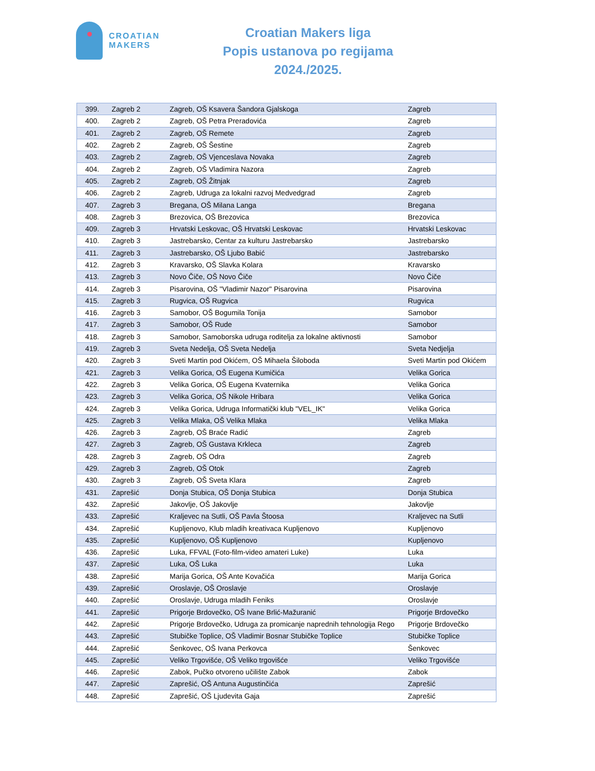CROATIAN
MAKERS
Croatian Makers liga
Popis ustanova po regijama
2024./2025.
| 399. | Zagreb 2 | Zagreb, OŠ Ksavera Šandora Gjalskoga | Zagreb |
| 400. | Zagreb 2 | Zagreb, OŠ Petra Preradovića | Zagreb |
| 401. | Zagreb 2 | Zagreb, OŠ Remete | Zagreb |
| 402. | Zagreb 2 | Zagreb, OŠ Šestine | Zagreb |
| 403. | Zagreb 2 | Zagreb, OŠ Vjenceslava Novaka | Zagreb |
| 404. | Zagreb 2 | Zagreb, OŠ Vladimira Nazora | Zagreb |
| 405. | Zagreb 2 | Zagreb, OŠ Žitnjak | Zagreb |
| 406. | Zagreb 2 | Zagreb, Udruga za lokalni razvoj Medvedgrad | Zagreb |
| 407. | Zagreb 3 | Bregana, OŠ Milana Langa | Bregana |
| 408. | Zagreb 3 | Brezovica, OŠ Brezovica | Brezovica |
| 409. | Zagreb 3 | Hrvatski Leskovac, OŠ Hrvatski Leskovac | Hrvatski Leskovac |
| 410. | Zagreb 3 | Jastrebarsko, Centar za kulturu Jastrebarsko | Jastrebarsko |
| 411. | Zagreb 3 | Jastrebarsko, OŠ Ljubo Babić | Jastrebarsko |
| 412. | Zagreb 3 | Kravarsko, OŠ Slavka Kolara | Kravarsko |
| 413. | Zagreb 3 | Novo Čiče, OŠ Novo Čiče | Novo Čiče |
| 414. | Zagreb 3 | Pisarovina, OŠ "Vladimir Nazor" Pisarovina | Pisarovina |
| 415. | Zagreb 3 | Rugvica, OŠ Rugvica | Rugvica |
| 416. | Zagreb 3 | Samobor, OŠ Bogumila Tonija | Samobor |
| 417. | Zagreb 3 | Samobor, OŠ Rude | Samobor |
| 418. | Zagreb 3 | Samobor, Samoborska udruga roditelja za lokalne aktivnosti | Samobor |
| 419. | Zagreb 3 | Sveta Nedelja, OŠ Sveta Nedelja | Sveta Nedjelja |
| 420. | Zagreb 3 | Sveti Martin pod Okićem, OŠ Mihaela Šiloboda | Sveti Martin pod Okićem |
| 421. | Zagreb 3 | Velika Gorica, OŠ Eugena Kumičića | Velika Gorica |
| 422. | Zagreb 3 | Velika Gorica, OŠ Eugena Kvaternika | Velika Gorica |
| 423. | Zagreb 3 | Velika Gorica, OŠ Nikole Hribara | Velika Gorica |
| 424. | Zagreb 3 | Velika Gorica, Udruga Informatički klub "VEL_IK" | Velika Gorica |
| 425. | Zagreb 3 | Velika Mlaka, OŠ Velika Mlaka | Velika Mlaka |
| 426. | Zagreb 3 | Zagreb, OŠ Braće Radić | Zagreb |
| 427. | Zagreb 3 | Zagreb, OŠ Gustava Krkleca | Zagreb |
| 428. | Zagreb 3 | Zagreb, OŠ Odra | Zagreb |
| 429. | Zagreb 3 | Zagreb, OŠ Otok | Zagreb |
| 430. | Zagreb 3 | Zagreb, OŠ Sveta Klara | Zagreb |
| 431. | Zaprešić | Donja Stubica, OŠ Donja Stubica | Donja Stubica |
| 432. | Zaprešić | Jakovlje, OŠ Jakovlje | Jakovlje |
| 433. | Zaprešić | Kraljevec na Sutli, OŠ Pavla Štoosa | Kraljevec na Sutli |
| 434. | Zaprešić | Kupljenovo, Klub mladih kreativaca Kupljenovo | Kupljenovo |
| 435. | Zaprešić | Kupljenovo, OŠ Kupljenovo | Kupljenovo |
| 436. | Zaprešić | Luka, FFVAL (Foto-film-video amateri Luke) | Luka |
| 437. | Zaprešić | Luka, OŠ Luka | Luka |
| 438. | Zaprešić | Marija Gorica, OŠ Ante Kovačića | Marija Gorica |
| 439. | Zaprešić | Oroslavje, OŠ Oroslavje | Oroslavje |
| 440. | Zaprešić | Oroslavje, Udruga mladih Feniks | Oroslavje |
| 441. | Zaprešić | Prigorje Brdovečko, OŠ Ivane Brlić-Mažuranić | Prigorje Brdovečko |
| 442. | Zaprešić | Prigorje Brdovečko, Udruga za promicanje naprednih tehnologija Rego | Prigorje Brdovečko |
| 443. | Zaprešić | Stubičke Toplice, OŠ Vladimir Bosnar Stubičke Toplice | Stubičke Toplice |
| 444. | Zaprešić | Šenkovec, OŠ Ivana Perkovca | Šenkovec |
| 445. | Zaprešić | Veliko Trgovišće, OŠ Veliko trgovišće | Veliko Trgovišće |
| 446. | Zaprešić | Zabok, Pučko otvoreno učilište Zabok | Zabok |
| 447. | Zaprešić | Zaprešić, OŠ Antuna Augustinčića | Zaprešić |
| 448. | Zaprešić | Zaprešić, OŠ Ljudevita Gaja | Zaprešić |